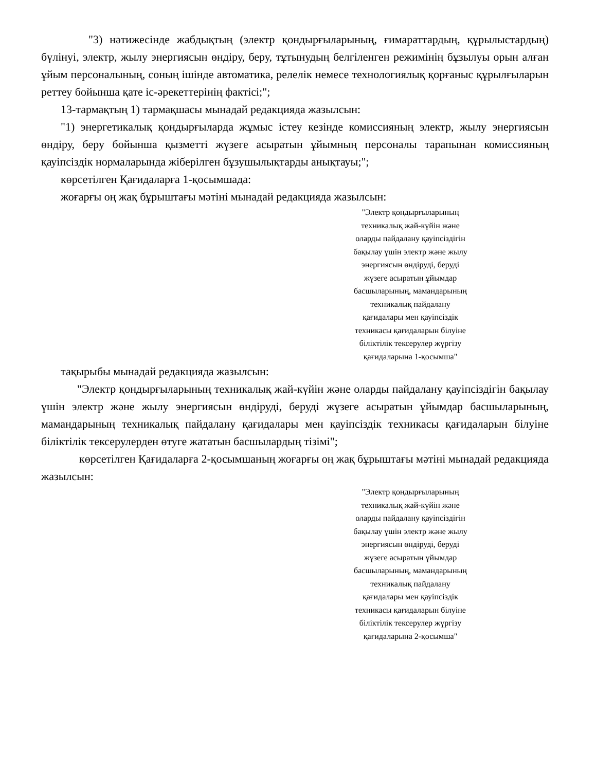"3) нәтижесінде жабдықтың (электр қондырғыларының, ғимараттардың, құрылыстардың) бүлінуі, электр, жылу энергиясын өндіру, беру, тұтынудың белгіленген режимінің бұзылуы орын алған ұйым персоналының, соның ішінде автоматика, релелік немесе технологиялық қорғаныс құрылғыларын реттеу бойынша қате іс-әрекеттерінің фактісі;";
13-тармақтың 1) тармақшасы мынадай редакцияда жазылсын:
"1) энергетикалық қондырғыларда жұмыс істеу кезінде комиссияның электр, жылу энергиясын өндіру, беру бойынша қызметті жүзеге асыратын ұйымның персоналы тарапынан комиссияның қауіпсіздік нормаларында жіберілген бұзушылықтарды анықтауы;";
көрсетілген Қағидаларға 1-қосымшада:
жоғарғы оң жақ бұрыштағы мәтіні мынадай редакцияда жазылсын:
"Электр қондырғыларының
техникалық жай-күйін және
оларды пайдалану қауіпсіздігін
бақылау үшін электр және жылу
энергиясын өндіруді, беруді
жүзеге асыратын ұйымдар
басшыларының, мамандарының
техникалық пайдалану
қағидалары мен қауіпсіздік
техникасы қағидаларын білуіне
біліктілік тексерулер жүргізу
қағидаларына 1-қосымша"
тақырыбы мынадай редакцияда жазылсын:
"Электр қондырғыларының техникалық жай-күйін және оларды пайдалану қауіпсіздігін бақылау үшін электр және жылу энергиясын өндіруді, беруді жүзеге асыратын ұйымдар басшыларының, мамандарының техникалық пайдалану қағидалары мен қауіпсіздік техникасы қағидаларын білуіне біліктілік тексерулерден өтуге жататын басшылардың тізімі";
көрсетілген Қағидаларға 2-қосымшаның жоғарғы оң жақ бұрыштағы мәтіні мынадай редакцияда жазылсын:
"Электр қондырғыларының
техникалық жай-күйін және
оларды пайдалану қауіпсіздігін
бақылау үшін электр және жылу
энергиясын өндіруді, беруді
жүзеге асыратын ұйымдар
басшыларының, мамандарының
техникалық пайдалану
қағидалары мен қауіпсіздік
техникасы қағидаларын білуіне
біліктілік тексерулер жүргізу
қағидаларына 2-қосымша"